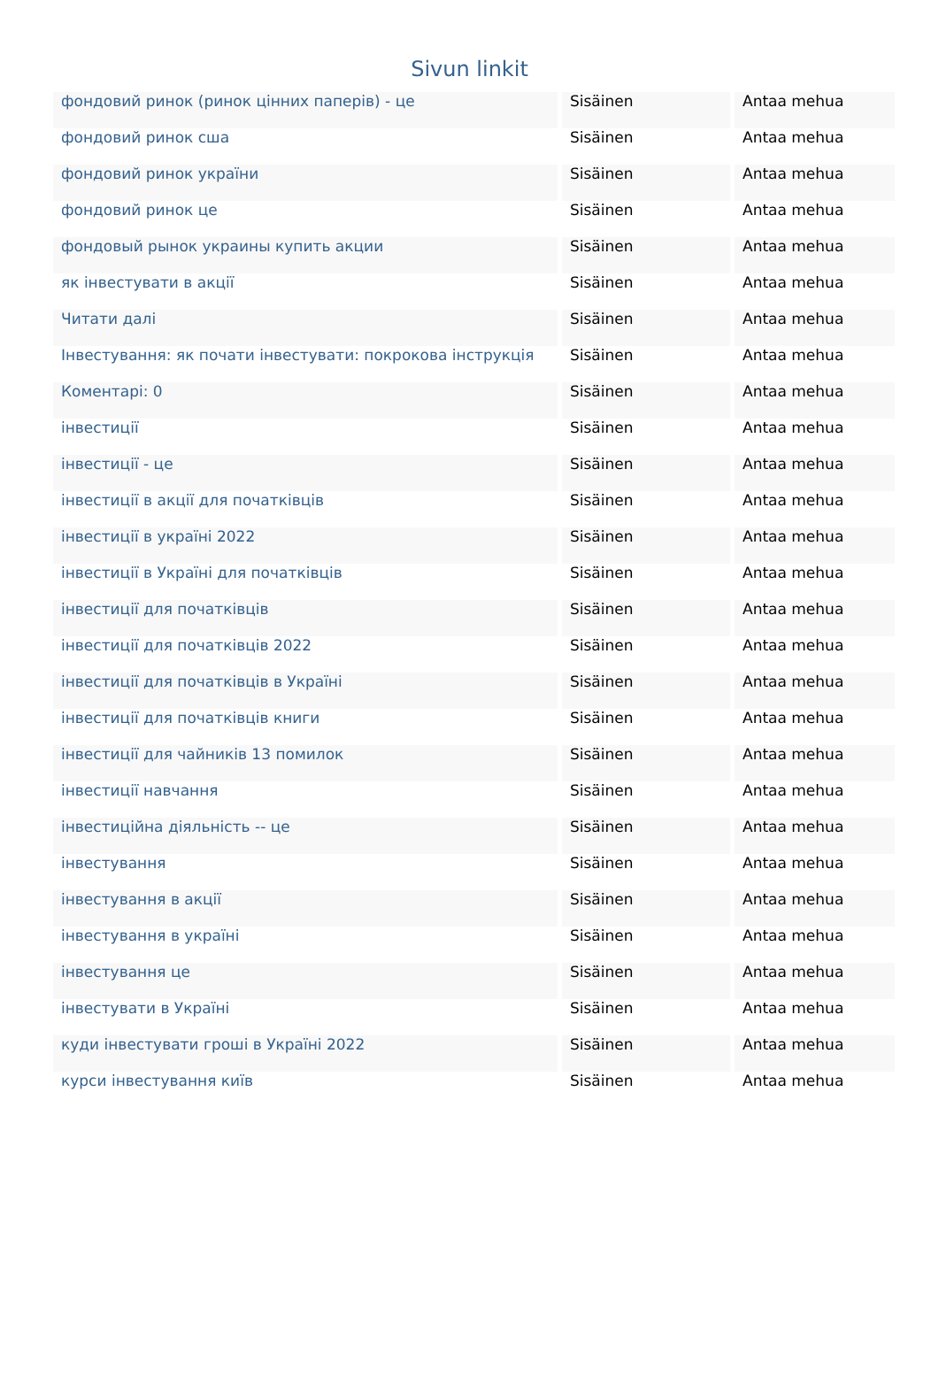Sivun linkit
| фондовий ринок (ринок цінних паперів) - це | Sisäinen | Antaa mehua |
| фондовий ринок сша | Sisäinen | Antaa mehua |
| фондовий ринок україни | Sisäinen | Antaa mehua |
| фондовий ринок це | Sisäinen | Antaa mehua |
| фондовый рынок украины купить акции | Sisäinen | Antaa mehua |
| як інвестувати в акції | Sisäinen | Antaa mehua |
| Читати далі | Sisäinen | Antaa mehua |
| Інвестування: як почати інвестувати: покрокова інструкція | Sisäinen | Antaa mehua |
| Коментарі: 0 | Sisäinen | Antaa mehua |
| інвестиції | Sisäinen | Antaa mehua |
| інвестиції - це | Sisäinen | Antaa mehua |
| інвестиції в акції для початківців | Sisäinen | Antaa mehua |
| інвестиції в україні 2022 | Sisäinen | Antaa mehua |
| інвестиції в Україні для початківців | Sisäinen | Antaa mehua |
| інвестиції для початківців | Sisäinen | Antaa mehua |
| інвестиції для початківців 2022 | Sisäinen | Antaa mehua |
| інвестиції для початківців в Україні | Sisäinen | Antaa mehua |
| інвестиції для початківців книги | Sisäinen | Antaa mehua |
| інвестиції для чайників 13 помилок | Sisäinen | Antaa mehua |
| інвестиції навчання | Sisäinen | Antaa mehua |
| інвестиційна діяльність -- це | Sisäinen | Antaa mehua |
| інвестування | Sisäinen | Antaa mehua |
| інвестування в акції | Sisäinen | Antaa mehua |
| інвестування в україні | Sisäinen | Antaa mehua |
| інвестування це | Sisäinen | Antaa mehua |
| інвестувати в Україні | Sisäinen | Antaa mehua |
| куди інвестувати гроші в Україні 2022 | Sisäinen | Antaa mehua |
| курси інвестування київ | Sisäinen | Antaa mehua |